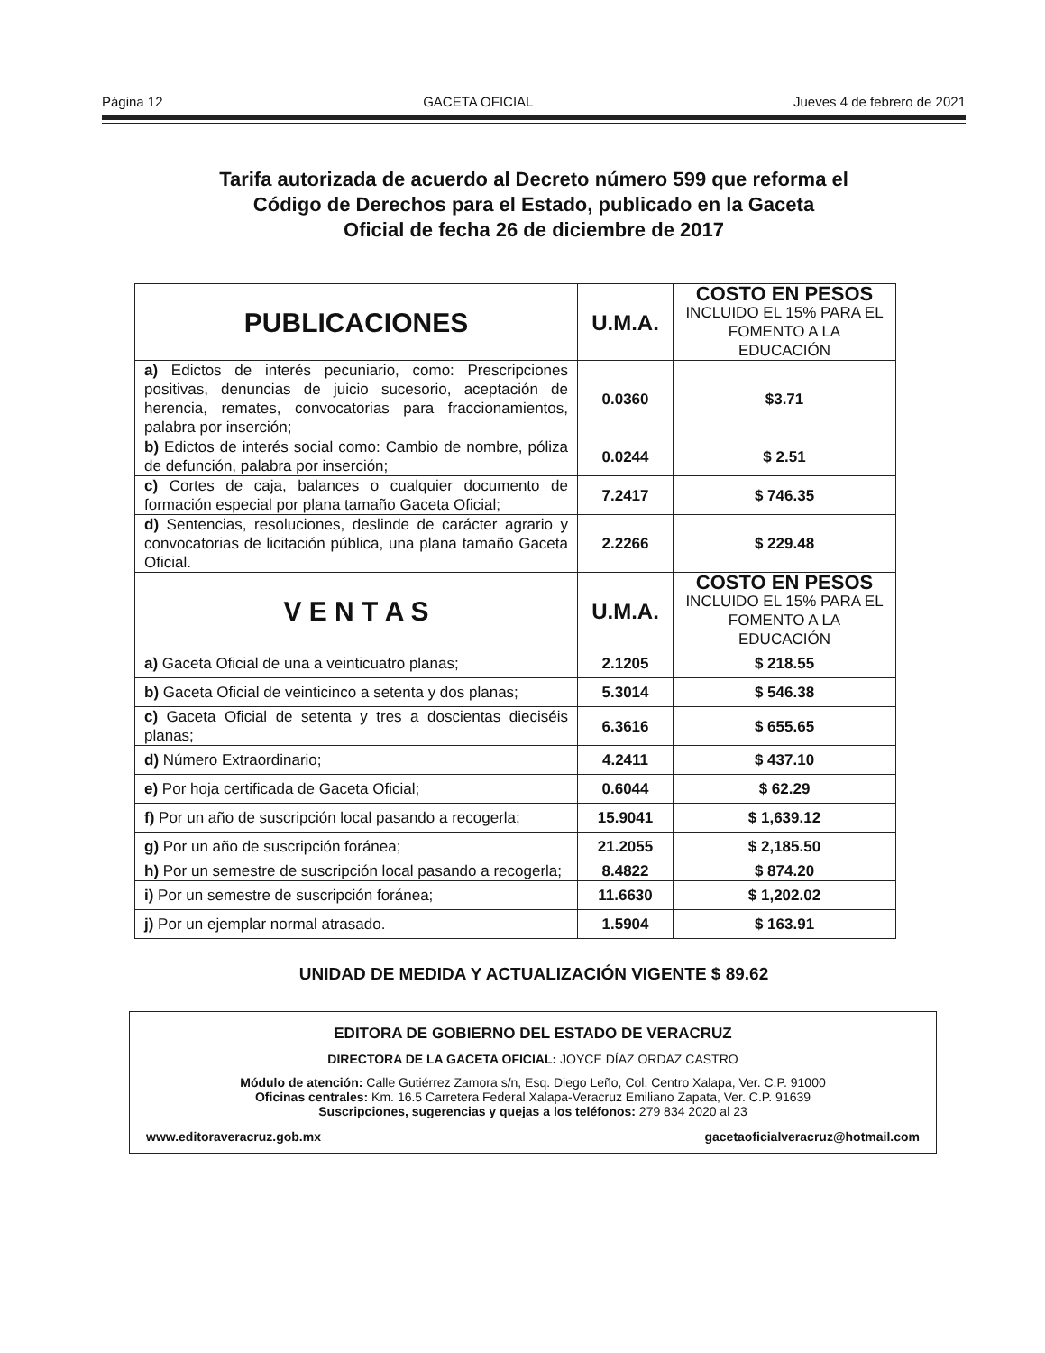Página 12 GACETA OFICIAL Jueves 4 de febrero de 2021
Tarifa autorizada de acuerdo al Decreto número 599 que reforma el
Código de Derechos para el Estado, publicado en la Gaceta
Oficial de fecha 26 de diciembre de 2017
| PUBLICACIONES | U.M.A. | COSTO EN PESOS INCLUIDO EL 15% PARA EL FOMENTO A LA EDUCACIÓN |
| --- | --- | --- |
| a) Edictos de interés pecuniario, como: Prescripciones positivas, denuncias de juicio sucesorio, aceptación de herencia, remates, convocatorias para fraccionamientos, palabra por inserción; | 0.0360 | $3.71 |
| b) Edictos de interés social como: Cambio de nombre, póliza de defunción, palabra por inserción; | 0.0244 | $ 2.51 |
| c) Cortes de caja, balances o cualquier documento de formación especial por plana tamaño Gaceta Oficial; | 7.2417 | $ 746.35 |
| d) Sentencias, resoluciones, deslinde de carácter agrario y convocatorias de licitación pública, una plana tamaño Gaceta Oficial. | 2.2266 | $ 229.48 |
| V E N T A S | U.M.A. | COSTO EN PESOS INCLUIDO EL 15% PARA EL FOMENTO A LA EDUCACIÓN |
| a) Gaceta Oficial de una a veinticuatro planas; | 2.1205 | $ 218.55 |
| b) Gaceta Oficial de veinticinco a setenta y dos planas; | 5.3014 | $ 546.38 |
| c) Gaceta Oficial de setenta y tres a doscientas dieciséis planas; | 6.3616 | $ 655.65 |
| d) Número Extraordinario; | 4.2411 | $ 437.10 |
| e) Por hoja certificada de Gaceta Oficial; | 0.6044 | $ 62.29 |
| f) Por un año de suscripción local pasando a recogerla; | 15.9041 | $ 1,639.12 |
| g) Por un año de suscripción foránea; | 21.2055 | $ 2,185.50 |
| h) Por un semestre de suscripción local pasando a recogerla; | 8.4822 | $ 874.20 |
| i) Por un semestre de suscripción foránea; | 11.6630 | $ 1,202.02 |
| j) Por un ejemplar normal atrasado. | 1.5904 | $ 163.91 |
UNIDAD DE MEDIDA Y ACTUALIZACIÓN VIGENTE $ 89.62
EDITORA DE GOBIERNO DEL ESTADO DE VERACRUZ
DIRECTORA DE LA GACETA OFICIAL: JOYCE DÍAZ ORDAZ CASTRO
Módulo de atención: Calle Gutiérrez Zamora s/n, Esq. Diego Leño, Col. Centro Xalapa, Ver. C.P. 91000
Oficinas centrales: Km. 16.5 Carretera Federal Xalapa-Veracruz Emiliano Zapata, Ver. C.P. 91639
Suscripciones, sugerencias y quejas a los teléfonos: 279 834 2020 al 23
www.editoraveracruz.gob.mx gacetaoficialveracruz@hotmail.com